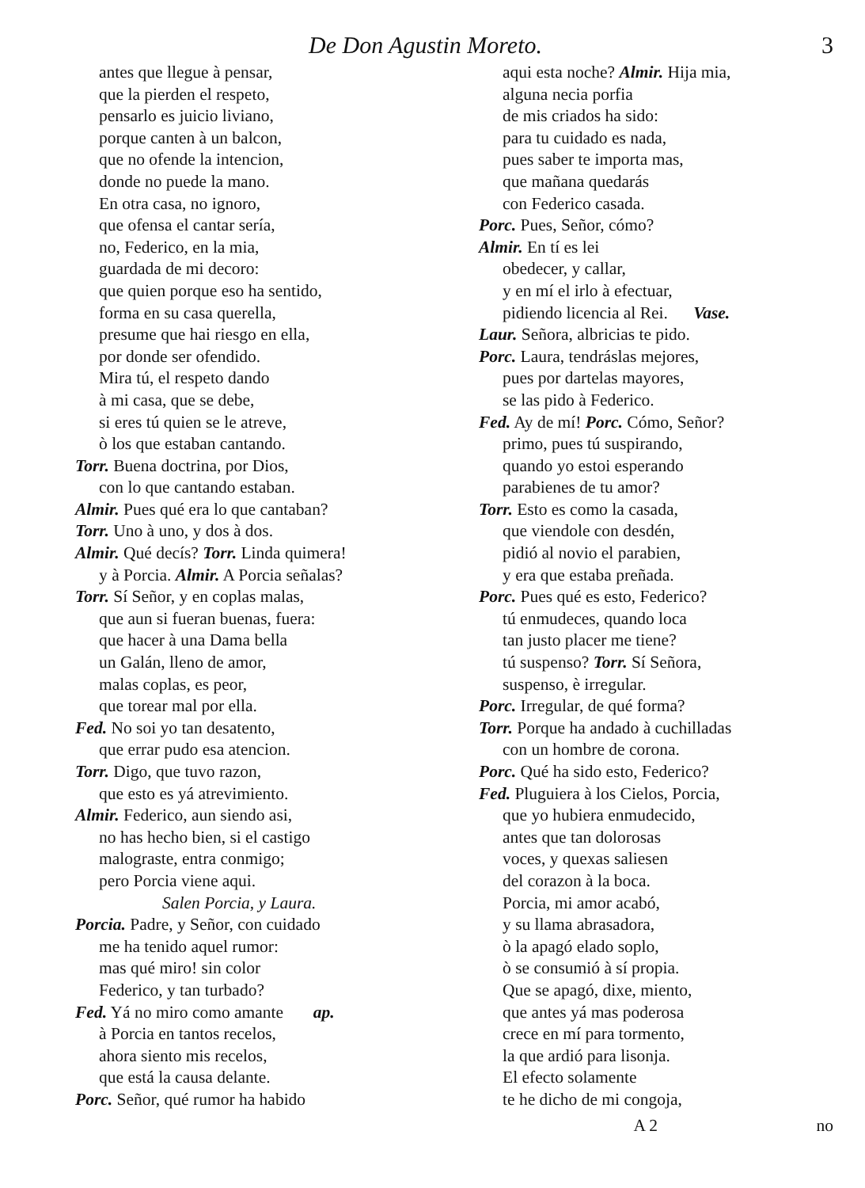De Don Agustin Moreto. 3
antes que llegue à pensar,
que la pierden el respeto,
pensarlo es juicio liviano,
porque canten à un balcon,
que no ofende la intencion,
donde no puede la mano.
En otra casa, no ignoro,
que ofensa el cantar sería,
no, Federico, en la mia,
guardada de mi decoro:
que quien porque eso ha sentido,
forma en su casa querella,
presume que hai riesgo en ella,
por donde ser ofendido.
Mira tú, el respeto dando
à mi casa, que se debe,
si eres tú quien se le atreve,
ò los que estaban cantando.
Torr. Buena doctrina, por Dios,
con lo que cantando estaban.
Almir. Pues qué era lo que cantaban?
Torr. Uno à uno, y dos à dos.
Almir. Qué decís? Torr. Linda quimera!
y à Porcia. Almir. A Porcia señalas?
Torr. Sí Señor, y en coplas malas,
que aun si fueran buenas, fuera:
que hacer à una Dama bella
un Galán, lleno de amor,
malas coplas, es peor,
que torear mal por ella.
Fed. No soi yo tan desatento,
que errar pudo esa atencion.
Torr. Digo, que tuvo razon,
que esto es yá atrevimiento.
Almir. Federico, aun siendo asi,
no has hecho bien, si el castigo
malograste, entra conmigo;
pero Porcia viene aqui.
Salen Porcia, y Laura.
Porcia. Padre, y Señor, con cuidado
me ha tenido aquel rumor:
mas qué miro! sin color
Federico, y tan turbado?
Fed. Yá no miro como amante ap.
à Porcia en tantos recelos,
ahora siento mis recelos,
que está la causa delante.
Porc. Señor, qué rumor ha habido
aqui esta noche? Almir. Hija mia,
alguna necia porfia
de mis criados ha sido:
para tu cuidado es nada,
pues saber te importa mas,
que mañana quedarás
con Federico casada.
Porc. Pues, Señor, cómo?
Almir. En tí es lei
obedecer, y callar,
y en mí el irlo à efectuar,
pidiendo licencia al Rei. Vase.
Laur. Señora, albricias te pido.
Porc. Laura, tendráslas mejores,
pues por dartelas mayores,
se las pido à Federico.
Fed. Ay de mí! Porc. Cómo, Señor?
primo, pues tú suspirando,
quando yo estoi esperando
parabienes de tu amor?
Torr. Esto es como la casada,
que viendole con desdén,
pidió al novio el parabien,
y era que estaba preñada.
Porc. Pues qué es esto, Federico?
tú enmudeces, quando loca
tan justo placer me tiene?
tú suspenso? Torr. Sí Señora,
suspenso, è irregular.
Porc. Irregular, de qué forma?
Torr. Porque ha andado à cuchilladas
con un hombre de corona.
Porc. Qué ha sido esto, Federico?
Fed. Pluguiera à los Cielos, Porcia,
que yo hubiera enmudecido,
antes que tan dolorosas
voces, y quexas saliesen
del corazon à la boca.
Porcia, mi amor acabó,
y su llama abrasadora,
ò la apagó elado soplo,
ò se consumió à sí propia.
Que se apagó, dixe, miento,
que antes yá mas poderosa
crece en mí para tormento,
la que ardió para lisonja.
El efecto solamente
te he dicho de mi congoja,
A 2 no